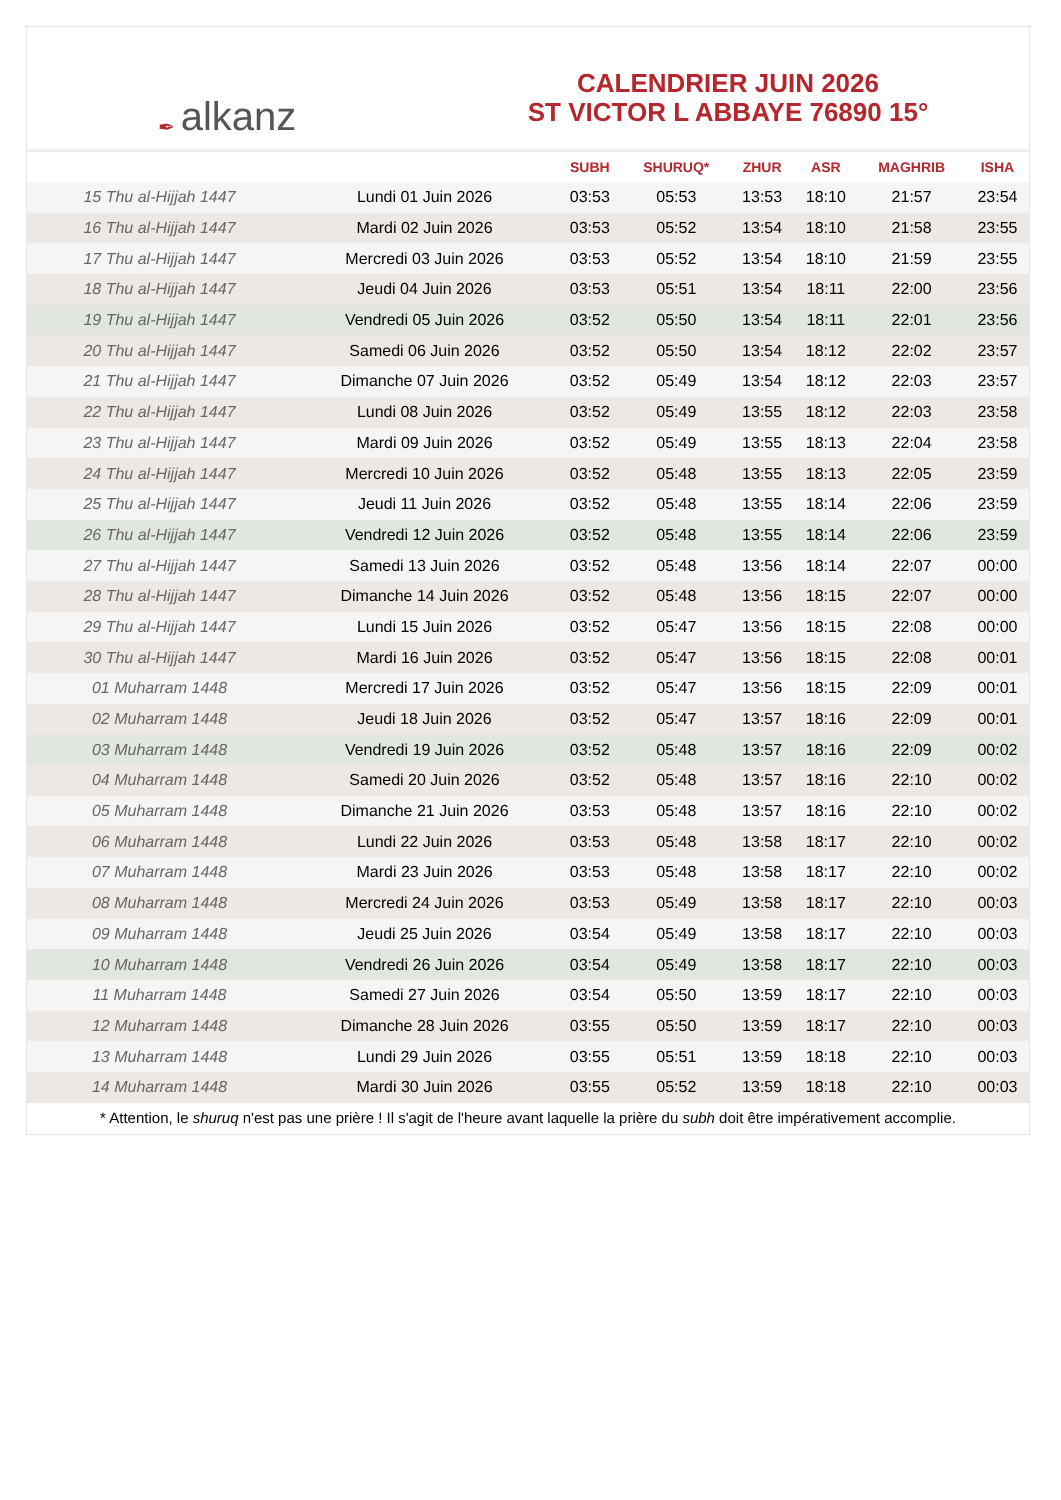✒ alkanz
CALENDRIER JUIN 2026
ST VICTOR L ABBAYE 76890 15°
| | | SUBH | SHURUQ* | ZHUR | ASR | MAGHRIB | ISHA |
| --- | --- | --- | --- | --- | --- | --- | --- |
| 15 Thu al-Hijjah 1447 | Lundi 01 Juin 2026 | 03:53 | 05:53 | 13:53 | 18:10 | 21:57 | 23:54 |
| 16 Thu al-Hijjah 1447 | Mardi 02 Juin 2026 | 03:53 | 05:52 | 13:54 | 18:10 | 21:58 | 23:55 |
| 17 Thu al-Hijjah 1447 | Mercredi 03 Juin 2026 | 03:53 | 05:52 | 13:54 | 18:10 | 21:59 | 23:55 |
| 18 Thu al-Hijjah 1447 | Jeudi 04 Juin 2026 | 03:53 | 05:51 | 13:54 | 18:11 | 22:00 | 23:56 |
| 19 Thu al-Hijjah 1447 | Vendredi 05 Juin 2026 | 03:52 | 05:50 | 13:54 | 18:11 | 22:01 | 23:56 |
| 20 Thu al-Hijjah 1447 | Samedi 06 Juin 2026 | 03:52 | 05:50 | 13:54 | 18:12 | 22:02 | 23:57 |
| 21 Thu al-Hijjah 1447 | Dimanche 07 Juin 2026 | 03:52 | 05:49 | 13:54 | 18:12 | 22:03 | 23:57 |
| 22 Thu al-Hijjah 1447 | Lundi 08 Juin 2026 | 03:52 | 05:49 | 13:55 | 18:12 | 22:03 | 23:58 |
| 23 Thu al-Hijjah 1447 | Mardi 09 Juin 2026 | 03:52 | 05:49 | 13:55 | 18:13 | 22:04 | 23:58 |
| 24 Thu al-Hijjah 1447 | Mercredi 10 Juin 2026 | 03:52 | 05:48 | 13:55 | 18:13 | 22:05 | 23:59 |
| 25 Thu al-Hijjah 1447 | Jeudi 11 Juin 2026 | 03:52 | 05:48 | 13:55 | 18:14 | 22:06 | 23:59 |
| 26 Thu al-Hijjah 1447 | Vendredi 12 Juin 2026 | 03:52 | 05:48 | 13:55 | 18:14 | 22:06 | 23:59 |
| 27 Thu al-Hijjah 1447 | Samedi 13 Juin 2026 | 03:52 | 05:48 | 13:56 | 18:14 | 22:07 | 00:00 |
| 28 Thu al-Hijjah 1447 | Dimanche 14 Juin 2026 | 03:52 | 05:48 | 13:56 | 18:15 | 22:07 | 00:00 |
| 29 Thu al-Hijjah 1447 | Lundi 15 Juin 2026 | 03:52 | 05:47 | 13:56 | 18:15 | 22:08 | 00:00 |
| 30 Thu al-Hijjah 1447 | Mardi 16 Juin 2026 | 03:52 | 05:47 | 13:56 | 18:15 | 22:08 | 00:01 |
| 01 Muharram 1448 | Mercredi 17 Juin 2026 | 03:52 | 05:47 | 13:56 | 18:15 | 22:09 | 00:01 |
| 02 Muharram 1448 | Jeudi 18 Juin 2026 | 03:52 | 05:47 | 13:57 | 18:16 | 22:09 | 00:01 |
| 03 Muharram 1448 | Vendredi 19 Juin 2026 | 03:52 | 05:48 | 13:57 | 18:16 | 22:09 | 00:02 |
| 04 Muharram 1448 | Samedi 20 Juin 2026 | 03:52 | 05:48 | 13:57 | 18:16 | 22:10 | 00:02 |
| 05 Muharram 1448 | Dimanche 21 Juin 2026 | 03:53 | 05:48 | 13:57 | 18:16 | 22:10 | 00:02 |
| 06 Muharram 1448 | Lundi 22 Juin 2026 | 03:53 | 05:48 | 13:58 | 18:17 | 22:10 | 00:02 |
| 07 Muharram 1448 | Mardi 23 Juin 2026 | 03:53 | 05:48 | 13:58 | 18:17 | 22:10 | 00:02 |
| 08 Muharram 1448 | Mercredi 24 Juin 2026 | 03:53 | 05:49 | 13:58 | 18:17 | 22:10 | 00:03 |
| 09 Muharram 1448 | Jeudi 25 Juin 2026 | 03:54 | 05:49 | 13:58 | 18:17 | 22:10 | 00:03 |
| 10 Muharram 1448 | Vendredi 26 Juin 2026 | 03:54 | 05:49 | 13:58 | 18:17 | 22:10 | 00:03 |
| 11 Muharram 1448 | Samedi 27 Juin 2026 | 03:54 | 05:50 | 13:59 | 18:17 | 22:10 | 00:03 |
| 12 Muharram 1448 | Dimanche 28 Juin 2026 | 03:55 | 05:50 | 13:59 | 18:17 | 22:10 | 00:03 |
| 13 Muharram 1448 | Lundi 29 Juin 2026 | 03:55 | 05:51 | 13:59 | 18:18 | 22:10 | 00:03 |
| 14 Muharram 1448 | Mardi 30 Juin 2026 | 03:55 | 05:52 | 13:59 | 18:18 | 22:10 | 00:03 |
* Attention, le shuruq n'est pas une prière ! Il s'agit de l'heure avant laquelle la prière du subh doit être impérativement accomplie.